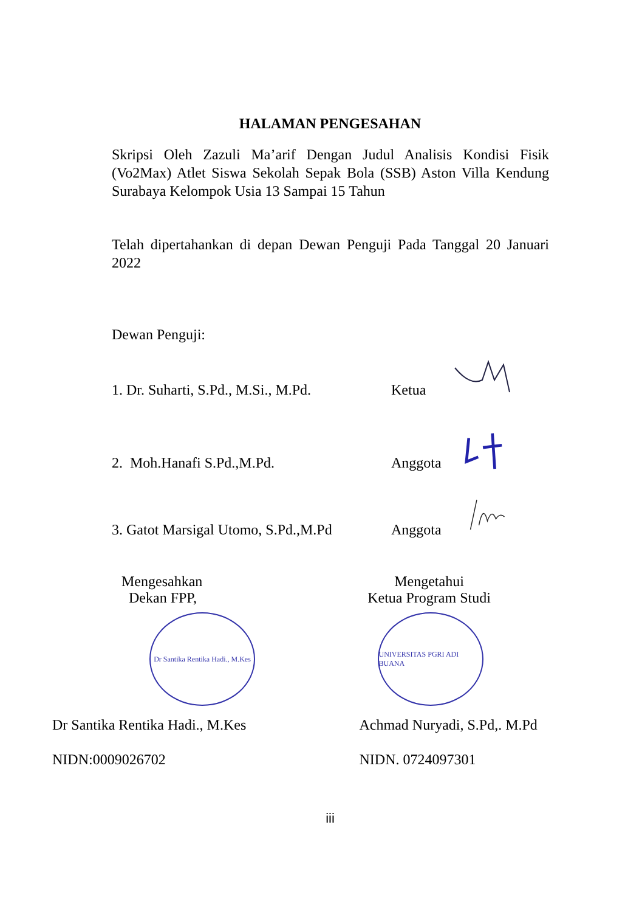HALAMAN PENGESAHAN
Skripsi Oleh Zazuli Ma’arif Dengan Judul Analisis Kondisi Fisik (Vo2Max) Atlet Siswa Sekolah Sepak Bola (SSB) Aston Villa Kendung Surabaya Kelompok Usia 13 Sampai 15 Tahun
Telah dipertahankan di depan Dewan Penguji Pada Tanggal 20 Januari 2022
Dewan Penguji:
1. Dr. Suharti, S.Pd., M.Si., M.Pd. Ketua
2. Moh.Hanafi S.Pd.,M.Pd. Anggota
3. Gatot Marsigal Utomo, S.Pd.,M.Pd Anggota
Mengesahkan
Dekan FPP,
Dr Santika Rentika Hadi., M.Kes
Dr Santika Rentika Hadi., M.Kes
NIDN:0009026702
Mengetahui
Ketua Program Studi
UNIVERSITAS PGRI ADI BUANA
Achmad Nuryadi, S.Pd,. M.Pd
NIDN. 0724097301
iii